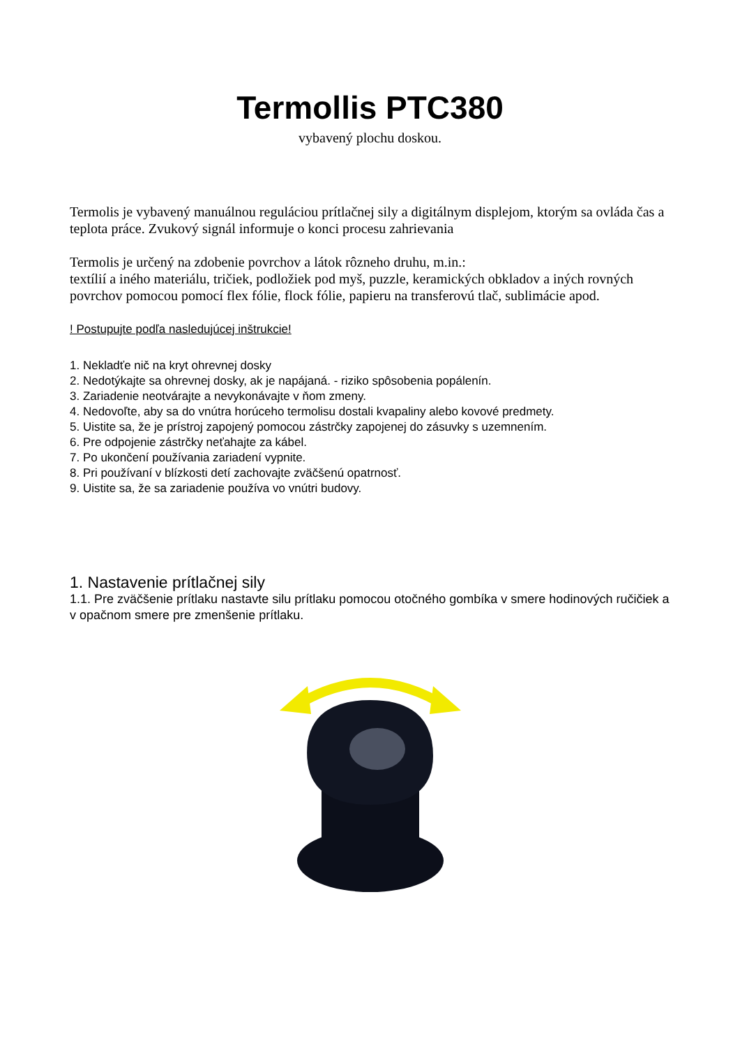Termollis PTC380
vybavený plochu doskou.
Termolis je vybavený manuálnou reguláciou prítlačnej sily a digitálnym displejom, ktorým sa ovláda čas a teplota práce. Zvukový signál informuje o konci procesu zahrievania
Termolis je určený na zdobenie povrchov a látok rôzneho druhu, m.in.:
textílií a iného materiálu, tričiek, podložiek pod myš, puzzle, keramických obkladov a iných rovných povrchov pomocou pomocí flex fólie, flock fólie, papieru na transferovú tlač, sublimácie apod.
! Postupujte podľa nasledujúcej inštrukcie!
1. Nekladťe nič na kryt ohrevnej dosky
2. Nedotýkajte sa ohrevnej dosky, ak je napájaná. - riziko spôsobenia popálenín.
3. Zariadenie neotvárajte a nevykonávajte v ňom zmeny.
4. Nedovoľte, aby sa do vnútra horúceho termolisu dostali kvapaliny alebo kovové predmety.
5. Uistite sa, že je prístroj zapojený pomocou zástrčky zapojenej do zásuvky s uzemnením.
6. Pre odpojenie zástrčky neťahajte za kábel.
7. Po ukončení používania zariadení vypnite.
8. Pri používaní v blízkosti detí zachovajte zväčšenú opatrnosť.
9. Uistite sa, že sa zariadenie používa vo vnútri budovy.
1. Nastavenie prítlačnej sily
1.1. Pre zväčšenie prítlaku nastavte silu prítlaku pomocou otočného gombíka v smere hodinových ručičiek a v opačnom smere pre zmenšenie prítlaku.